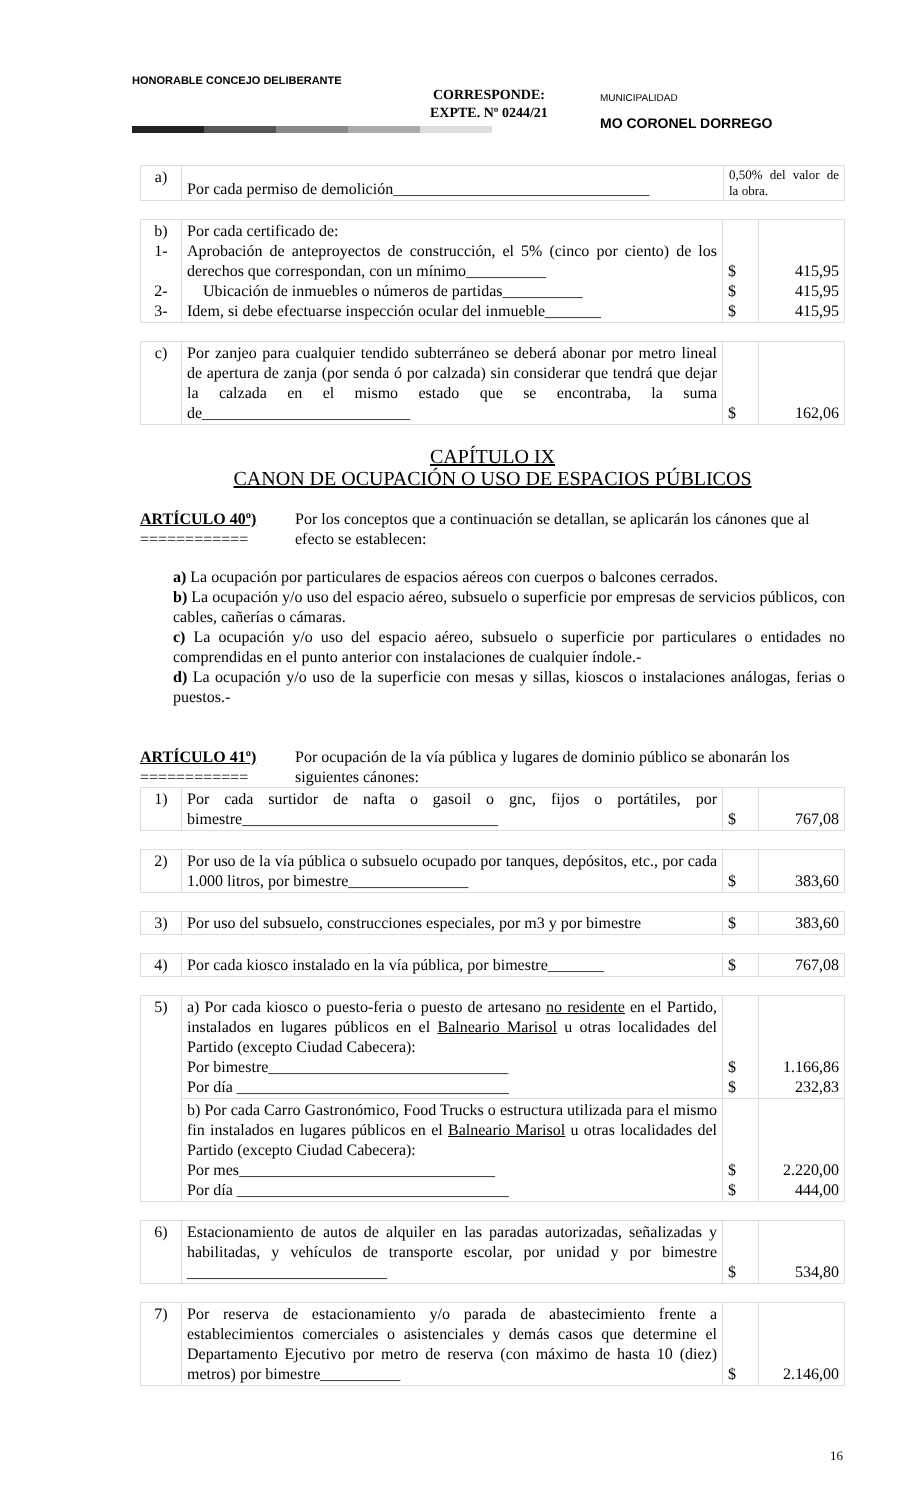HONORABLE CONCEJO DELIBERANTE
CORRESPONDE:
EXPTE. Nº 0244/21
MUNICIPALIDAD
MO CORONEL DORREGO
| a) | Por cada permiso de demolición________________________________ | 0,50% del valor de la obra. |
| b) 1- 2- 3- | Por cada certificado de: Aprobación de anteproyectos de construcción, el 5% (cinco por ciento) de los derechos que correspondan, con un mínimo__________ Ubicación de inmuebles o números de partidas__________ Idem, si debe efectuarse inspección ocular del inmueble_______ | $ $ $ | 415,95 415,95 415,95 |
| c) | Por zanjeo para cualquier tendido subterráneo se deberá abonar por metro lineal de apertura de zanja (por senda ó por calzada) sin considerar que tendrá que dejar la calzada en el mismo estado que se encontraba, la suma de__________________________ | $ | 162,06 |
CAPÍTULO IX
CANON DE OCUPACIÓN O USO DE ESPACIOS PÚBLICOS
ARTÍCULO 40º)
============
Por los conceptos que a continuación se detallan, se aplicarán los cánones que al efecto se establecen:
a) La ocupación por particulares de espacios aéreos con cuerpos o balcones cerrados.
b) La ocupación y/o uso del espacio aéreo, subsuelo o superficie por empresas de servicios públicos, con cables, cañerías o cámaras.
c) La ocupación y/o uso del espacio aéreo, subsuelo o superficie por particulares o entidades no comprendidas en el punto anterior con instalaciones de cualquier índole.-
d) La ocupación y/o uso de la superficie con mesas y sillas, kioscos o instalaciones análogas, ferias o puestos.-
ARTÍCULO 41º)
============
Por ocupación de la vía pública y lugares de dominio público se abonarán los siguientes cánones:
| 1) | Por cada surtidor de nafta o gasoil o gnc, fijos o portátiles, por bimestre________________________________ | $ | 767,08 |
| 2) | Por uso de la vía pública o subsuelo ocupado por tanques, depósitos, etc., por cada 1.000 litros, por bimestre_______________ | $ | 383,60 |
| 3) | Por uso del subsuelo, construcciones especiales, por m3 y por bimestre | $ | 383,60 |
| 4) | Por cada kiosco instalado en la vía pública, por bimestre_______ | $ | 767,08 |
| 5) | a) Por cada kiosco o puesto-feria o puesto de artesano no residente en el Partido, instalados en lugares públicos en el Balneario Marisol u otras localidades del Partido (excepto Ciudad Cabecera): Por bimestre______________________________ Por día __________________________________ | $ $ | 1.166,86 232,83 |
| | b) Por cada Carro Gastronómico, Food Trucks o estructura utilizada para el mismo fin instalados en lugares públicos en el Balneario Marisol u otras localidades del Partido (excepto Ciudad Cabecera): Por mes________________________________ Por día __________________________________ | $ $ | 2.220,00 444,00 |
| 6) | Estacionamiento de autos de alquiler en las paradas autorizadas, señalizadas y habilitadas, y vehículos de transporte escolar, por unidad y por bimestre _________________________ | $ | 534,80 |
| 7) | Por reserva de estacionamiento y/o parada de abastecimiento frente a establecimientos comerciales o asistenciales y demás casos que determine el Departamento Ejecutivo por metro de reserva (con máximo de hasta 10 (diez) metros) por bimestre__________ | $ | 2.146,00 |
16